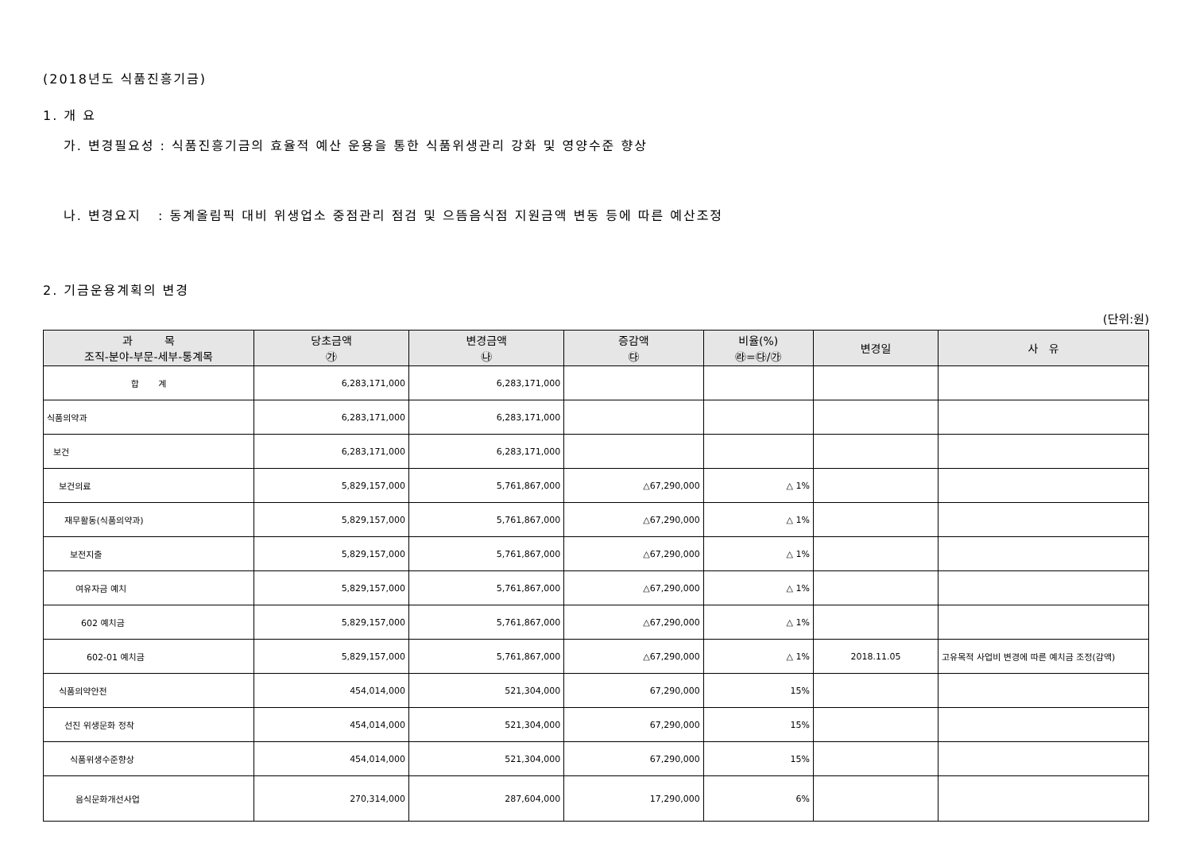(2018년도 식품진흥기금)
1. 개 요
가. 변경필요성 : 식품진흥기금의 효율적 예산 운용을 통한 식품위생관리 강화 및 영양수준 향상
나. 변경요지 : 동계올림픽 대비 위생업소 중점관리 점검 및 으뜸음식점 지원금액 변동 등에 따른 예산조정
2. 기금운용계획의 변경
(단위:원)
| 과 목 조직-분야-부문-세부-통계목 | 당초금액 ㉮ | 변경금액 ㉯ | 증감액 ㉰ | 비율(%) ㉱=㉰/㉮ | 변경일 | 사 유 |
| --- | --- | --- | --- | --- | --- | --- |
| 합 계 | 6,283,171,000 | 6,283,171,000 | | | | |
| 식품의약과 | 6,283,171,000 | 6,283,171,000 | | | | |
| 보건 | 6,283,171,000 | 6,283,171,000 | | | | |
| 보건의료 | 5,829,157,000 | 5,761,867,000 | △67,290,000 | △ 1% | | |
| 재무활동(식품의약과) | 5,829,157,000 | 5,761,867,000 | △67,290,000 | △ 1% | | |
| 보전지출 | 5,829,157,000 | 5,761,867,000 | △67,290,000 | △ 1% | | |
| 여유자금 예치 | 5,829,157,000 | 5,761,867,000 | △67,290,000 | △ 1% | | |
| 602 예치금 | 5,829,157,000 | 5,761,867,000 | △67,290,000 | △ 1% | | |
| 602-01 예치금 | 5,829,157,000 | 5,761,867,000 | △67,290,000 | △ 1% | 2018.11.05 | 고유목적 사업비 변경에 따른 예치금 조정(감액) |
| 식품의약안전 | 454,014,000 | 521,304,000 | 67,290,000 | 15% | | |
| 선진 위생문화 정착 | 454,014,000 | 521,304,000 | 67,290,000 | 15% | | |
| 식품위생수준향상 | 454,014,000 | 521,304,000 | 67,290,000 | 15% | | |
| 음식문화개선사업 | 270,314,000 | 287,604,000 | 17,290,000 | 6% | | |